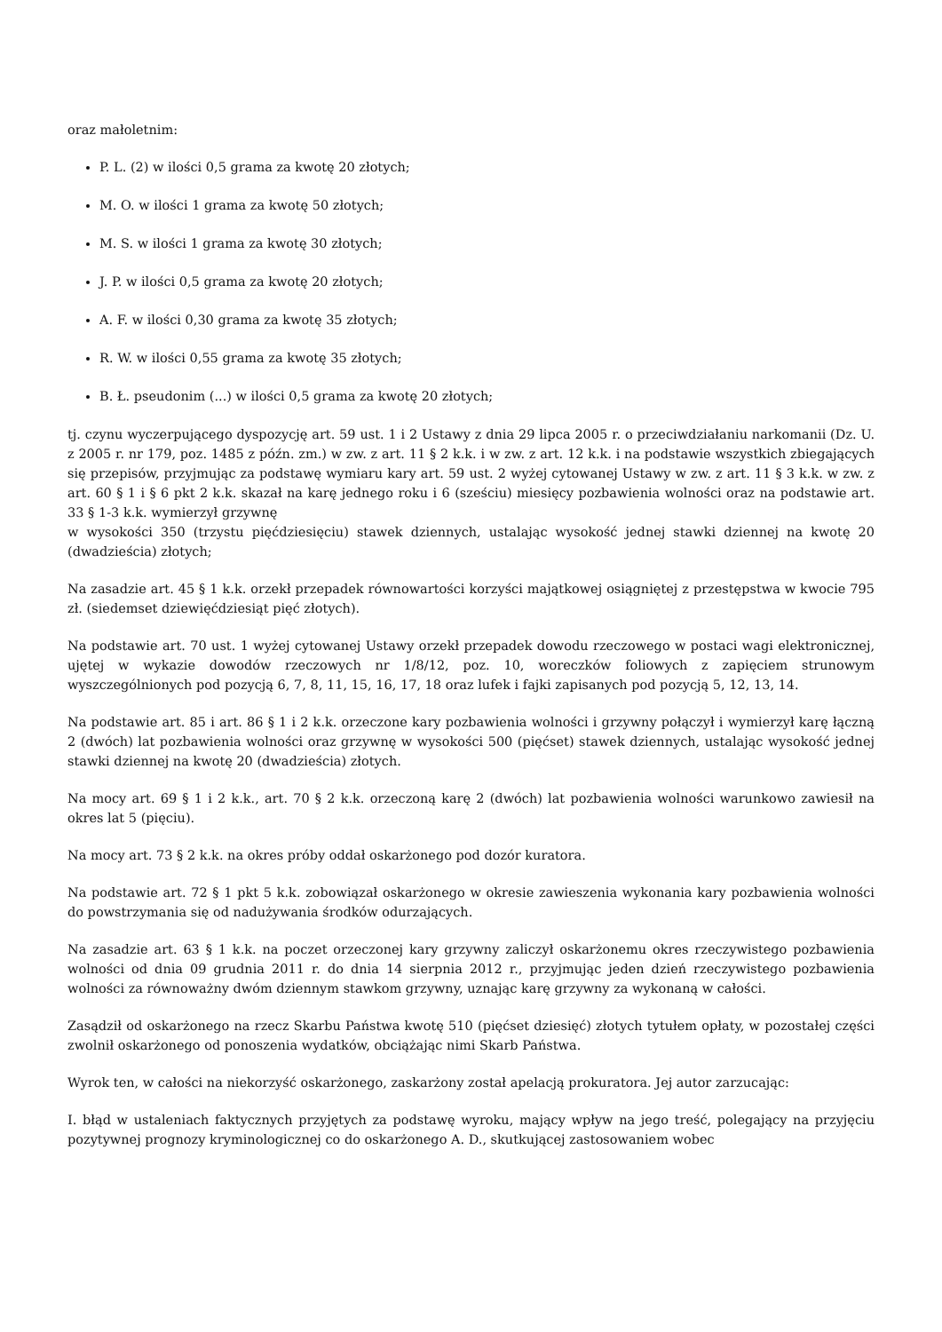oraz małoletnim:
P. L. (2) w ilości 0,5 grama za kwotę 20 złotych;
M. O. w ilości 1 grama za kwotę 50 złotych;
M. S. w ilości 1 grama za kwotę 30 złotych;
J. P. w ilości 0,5 grama za kwotę 20 złotych;
A. F. w ilości 0,30 grama za kwotę 35 złotych;
R. W. w ilości 0,55 grama za kwotę 35 złotych;
B. Ł. pseudonim (...) w ilości 0,5 grama za kwotę 20 złotych;
tj. czynu wyczerpującego dyspozycję art. 59 ust. 1 i 2 Ustawy z dnia 29 lipca 2005 r. o przeciwdziałaniu narkomanii (Dz. U. z 2005 r. nr 179, poz. 1485 z późn. zm.) w zw. z art. 11 § 2 k.k. i w zw. z art. 12 k.k. i na podstawie wszystkich zbiegających się przepisów, przyjmując za podstawę wymiaru kary art. 59 ust. 2 wyżej cytowanej Ustawy w zw. z art. 11 § 3 k.k. w zw. z art. 60 § 1 i § 6 pkt 2 k.k. skazał na karę jednego roku i 6 (sześciu) miesięcy pozbawienia wolności oraz na podstawie art. 33 § 1-3 k.k. wymierzył grzywnę
w wysokości 350 (trzystu pięćdziesięciu) stawek dziennych, ustalając wysokość jednej stawki dziennej na kwotę 20 (dwadzieścia) złotych;
Na zasadzie art. 45 § 1 k.k. orzekł przepadek równowartości korzyści majątkowej osiągniętej z przestępstwa w kwocie 795 zł. (siedemset dziewięćdziesiąt pięć złotych).
Na podstawie art. 70 ust. 1 wyżej cytowanej Ustawy orzekł przepadek dowodu rzeczowego w postaci wagi elektronicznej, ujętej w wykazie dowodów rzeczowych nr 1/8/12, poz. 10, woreczków foliowych z zapięciem strunowym wyszczególnionych pod pozycją 6, 7, 8, 11, 15, 16, 17, 18 oraz lufek i fajki zapisanych pod pozycją 5, 12, 13, 14.
Na podstawie art. 85 i art. 86 § 1 i 2 k.k. orzeczone kary pozbawienia wolności i grzywny połączył i wymierzył karę łączną 2 (dwóch) lat pozbawienia wolności oraz grzywnę w wysokości 500 (pięćset) stawek dziennych, ustalając wysokość jednej stawki dziennej na kwotę 20 (dwadzieścia) złotych.
Na mocy art. 69 § 1 i 2 k.k., art. 70 § 2 k.k. orzeczoną karę 2 (dwóch) lat pozbawienia wolności warunkowo zawiesił na okres lat 5 (pięciu).
Na mocy art. 73 § 2 k.k. na okres próby oddał oskarżonego pod dozór kuratora.
Na podstawie art. 72 § 1 pkt 5 k.k. zobowiązał oskarżonego w okresie zawieszenia wykonania kary pozbawienia wolności do powstrzymania się od nadużywania środków odurzających.
Na zasadzie art. 63 § 1 k.k. na poczet orzeczonej kary grzywny zaliczył oskarżonemu okres rzeczywistego pozbawienia wolności od dnia 09 grudnia 2011 r. do dnia 14 sierpnia 2012 r., przyjmując jeden dzień rzeczywistego pozbawienia wolności za równoważny dwóm dziennym stawkom grzywny, uznając karę grzywny za wykonaną w całości.
Zasądził od oskarżonego na rzecz Skarbu Państwa kwotę 510 (pięćset dziesięć) złotych tytułem opłaty, w pozostałej części zwolnił oskarżonego od ponoszenia wydatków, obciążając nimi Skarb Państwa.
Wyrok ten, w całości na niekorzyść oskarżonego, zaskarżony został apelacją prokuratora. Jej autor zarzucając:
I. błąd w ustaleniach faktycznych przyjętych za podstawę wyroku, mający wpływ na jego treść, polegający na przyjęciu pozytywnej prognozy kryminologicznej co do oskarżonego A. D., skutkującej zastosowaniem wobec